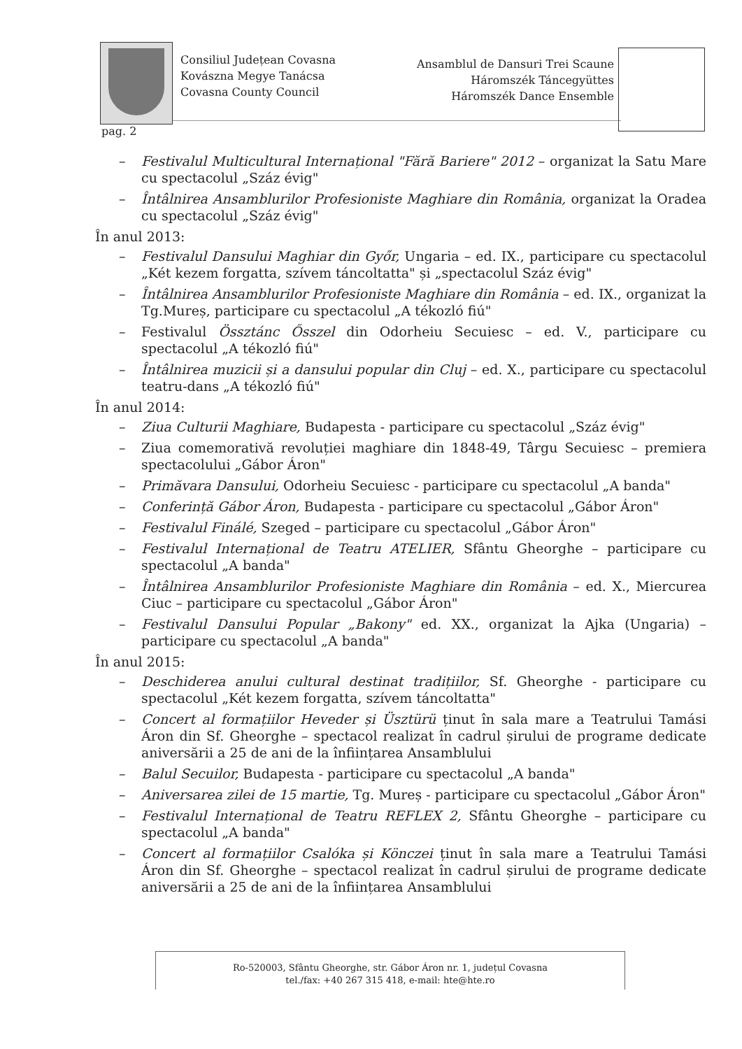Consiliul Județean Covasna
Kovászna Megye Tanácsa
Covasna County Council
Ansamblul de Dansuri Trei Scaune
Háromszék Táncegyüttes
Háromszék Dance Ensemble
pag. 2
– Festivalul Multicultural Internațional "Fără Bariere" 2012 – organizat la Satu Mare cu spectacolul „Száz évig"
– Întâlnirea Ansamblurilor Profesioniste Maghiare din România, organizat la Oradea cu spectacolul „Száz évig"
În anul 2013:
– Festivalul Dansului Maghiar din Győr, Ungaria – ed. IX., participare cu spectacolul „Két kezem forgatta, szívem táncoltatta" și „spectacolul Száz évig"
– Întâlnirea Ansamblurilor Profesioniste Maghiare din România – ed. IX., organizat la Tg.Mureș, participare cu spectacolul „A tékozló fiú"
– Festivalul Össztánc Ősszel din Odorheiu Secuiesc – ed. V., participare cu spectacolul „A tékozló fiú"
– Întâlnirea muzicii și a dansului popular din Cluj – ed. X., participare cu spectacolul teatru-dans „A tékozló fiú"
În anul 2014:
– Ziua Culturii Maghiare, Budapesta - participare cu spectacolul „Száz évig"
– Ziua comemorativă revoluției maghiare din 1848-49, Târgu Secuiesc – premiera spectacolului „Gábor Áron"
– Primăvara Dansului, Odorheiu Secuiesc - participare cu spectacolul „A banda"
– Conferință Gábor Áron, Budapesta - participare cu spectacolul „Gábor Áron"
– Festivalul Finálé, Szeged – participare cu spectacolul „Gábor Áron"
– Festivalul Internațional de Teatru ATELIER, Sfântu Gheorghe – participare cu spectacolul „A banda"
– Întâlnirea Ansamblurilor Profesioniste Maghiare din România – ed. X., Miercurea Ciuc – participare cu spectacolul „Gábor Áron"
– Festivalul Dansului Popular „Bakony" ed. XX., organizat la Ajka (Ungaria) – participare cu spectacolul „A banda"
În anul 2015:
– Deschiderea anului cultural destinat tradițiilor, Sf. Gheorghe - participare cu spectacolul „Két kezem forgatta, szívem táncoltatta"
– Concert al formațiilor Heveder și Üsztürü ținut în sala mare a Teatrului Tamási Áron din Sf. Gheorghe – spectacol realizat în cadrul șirului de programe dedicate aniversării a 25 de ani de la înființarea Ansamblului
– Balul Secuilor, Budapesta - participare cu spectacolul „A banda"
– Aniversarea zilei de 15 martie, Tg. Mureș - participare cu spectacolul „Gábor Áron"
– Festivalul Internațional de Teatru REFLEX 2, Sfântu Gheorghe – participare cu spectacolul „A banda"
– Concert al formațiilor Csalóka și Könczei ținut în sala mare a Teatrului Tamási Áron din Sf. Gheorghe – spectacol realizat în cadrul șirului de programe dedicate aniversării a 25 de ani de la înființarea Ansamblului
Ro-520003, Sfântu Gheorghe, str. Gábor Áron nr. 1, județul Covasna
tel./fax: +40 267 315 418, e-mail: hte@hte.ro